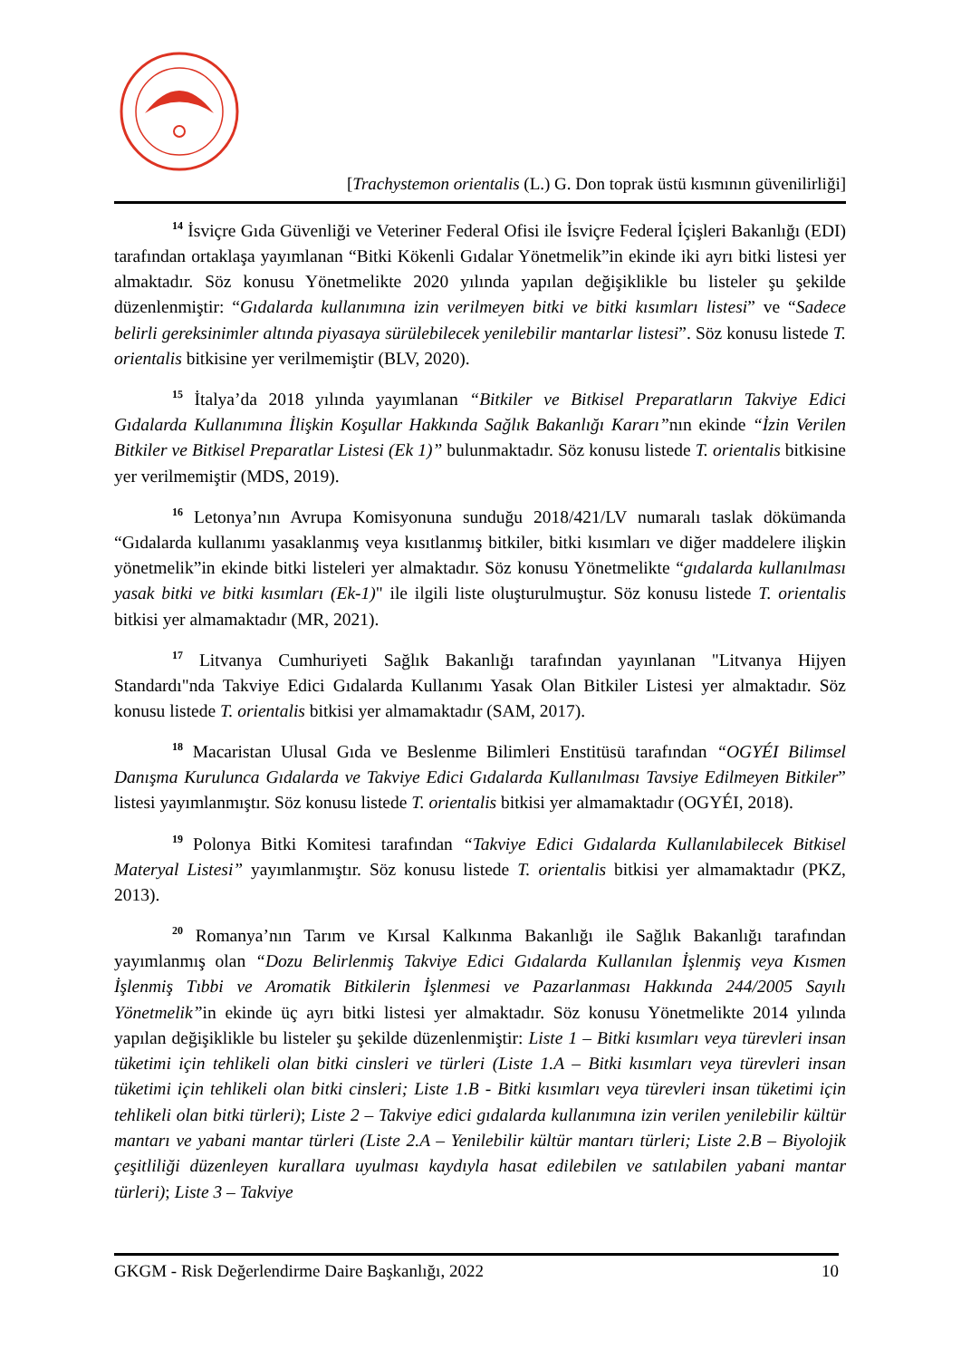[Trachystemon orientalis (L.) G. Don toprak üstü kısmının güvenilirliği]
<sup>14</sup> İsviçre Gıda Güvenliği ve Veteriner Federal Ofisi ile İsviçre Federal İçişleri Bakanlığı (EDI) tarafından ortaklaşa yayımlanan “Bitki Kökenli Gıdalar Yönetmelik”in ekinde iki ayrı bitki listesi yer almaktadır. Söz konusu Yönetmelikte 2020 yılında yapılan değişiklikle bu listeler şu şekilde düzenlenmiştir: “Gıdalarda kullanımına izin verilmeyen bitki ve bitki kısımları listesi” ve “Sadece belirli gereksinimler altında piyasaya sürülebilecek yenilebilir mantarlar listesi”. Söz konusu listede T. orientalis bitkisine yer verilmemiştir (BLV, 2020).
<sup>15</sup> İtalya’da 2018 yılında yayımlanan “Bitkiler ve Bitkisel Preparatların Takviye Edici Gıdalarda Kullanımına İlişkin Koşullar Hakkında Sağlık Bakanlığı Kararı”nın ekinde “İzin Verilen Bitkiler ve Bitkisel Preparatlar Listesi (Ek 1)” bulunmaktadır. Söz konusu listede T. orientalis bitkisine yer verilmemiştir (MDS, 2019).
<sup>16</sup> Letonya’nın Avrupa Komisyonuna sunduğu 2018/421/LV numaralı taslak dökümanda “Gıdalarda kullanımı yasaklanmış veya kısıtlanmış bitkiler, bitki kısımları ve diğer maddelere ilişkin yönetmelik”in ekinde bitki listeleri yer almaktadır. Söz konusu Yönetmelikte “gıdalarda kullanılması yasak bitki ve bitki kısımları (Ek-1)" ile ilgili liste oluşturulmuştur. Söz konusu listede T. orientalis bitkisi yer almamaktadır (MR, 2021).
<sup>17</sup> Litvanya Cumhuriyeti Sağlık Bakanlığı tarafından yayınlanan "Litvanya Hijyen Standardı"nda Takviye Edici Gıdalarda Kullanımı Yasak Olan Bitkiler Listesi yer almaktadır. Söz konusu listede T. orientalis bitkisi yer almamaktadır (SAM, 2017).
<sup>18</sup> Macaristan Ulusal Gıda ve Beslenme Bilimleri Enstitüsü tarafından “OGYÉI Bilimsel Danışma Kurulunca Gıdalarda ve Takviye Edici Gıdalarda Kullanılması Tavsiye Edilmeyen Bitkiler” listesi yayımlanmıştır. Söz konusu listede T. orientalis bitkisi yer almamaktadır (OGYÉI, 2018).
<sup>19</sup> Polonya Bitki Komitesi tarafından “Takviye Edici Gıdalarda Kullanılabilecek Bitkisel Materyal Listesi” yayımlanmıştır. Söz konusu listede T. orientalis bitkisi yer almamaktadır (PKZ, 2013).
<sup>20</sup> Romanya’nın Tarım ve Kırsal Kalkınma Bakanlığı ile Sağlık Bakanlığı tarafından yayımlanmış olan “Dozu Belirlenmiş Takviye Edici Gıdalarda Kullanılan İşlenmiş veya Kısmen İşlenmiş Tıbbi ve Aromatik Bitkilerin İşlenmesi ve Pazarlanması Hakkında 244/2005 Sayılı Yönetmelik”in ekinde üç ayrı bitki listesi yer almaktadır. Söz konusu Yönetmelikte 2014 yılında yapılan değişiklikle bu listeler şu şekilde düzenlenmiştir: Liste 1 – Bitki kısımları veya türevleri insan tüketimi için tehlikeli olan bitki cinsleri ve türleri (Liste 1.A – Bitki kısımları veya türevleri insan tüketimi için tehlikeli olan bitki cinsleri; Liste 1.B - Bitki kısımları veya türevleri insan tüketimi için tehlikeli olan bitki türleri); Liste 2 – Takviye edici gıdalarda kullanımına izin verilen yenilebilir kültür mantarı ve yabani mantar türleri (Liste 2.A – Yenilebilir kültür mantarı türleri; Liste 2.B – Biyolojik çeşitliliği düzenleyen kurallara uyulması kaydıyla hasat edilebilen ve satılabilen yabani mantar türleri); Liste 3 – Takviye
GKGM - Risk Değerlendirme Daire Başkanlığı, 2022 10